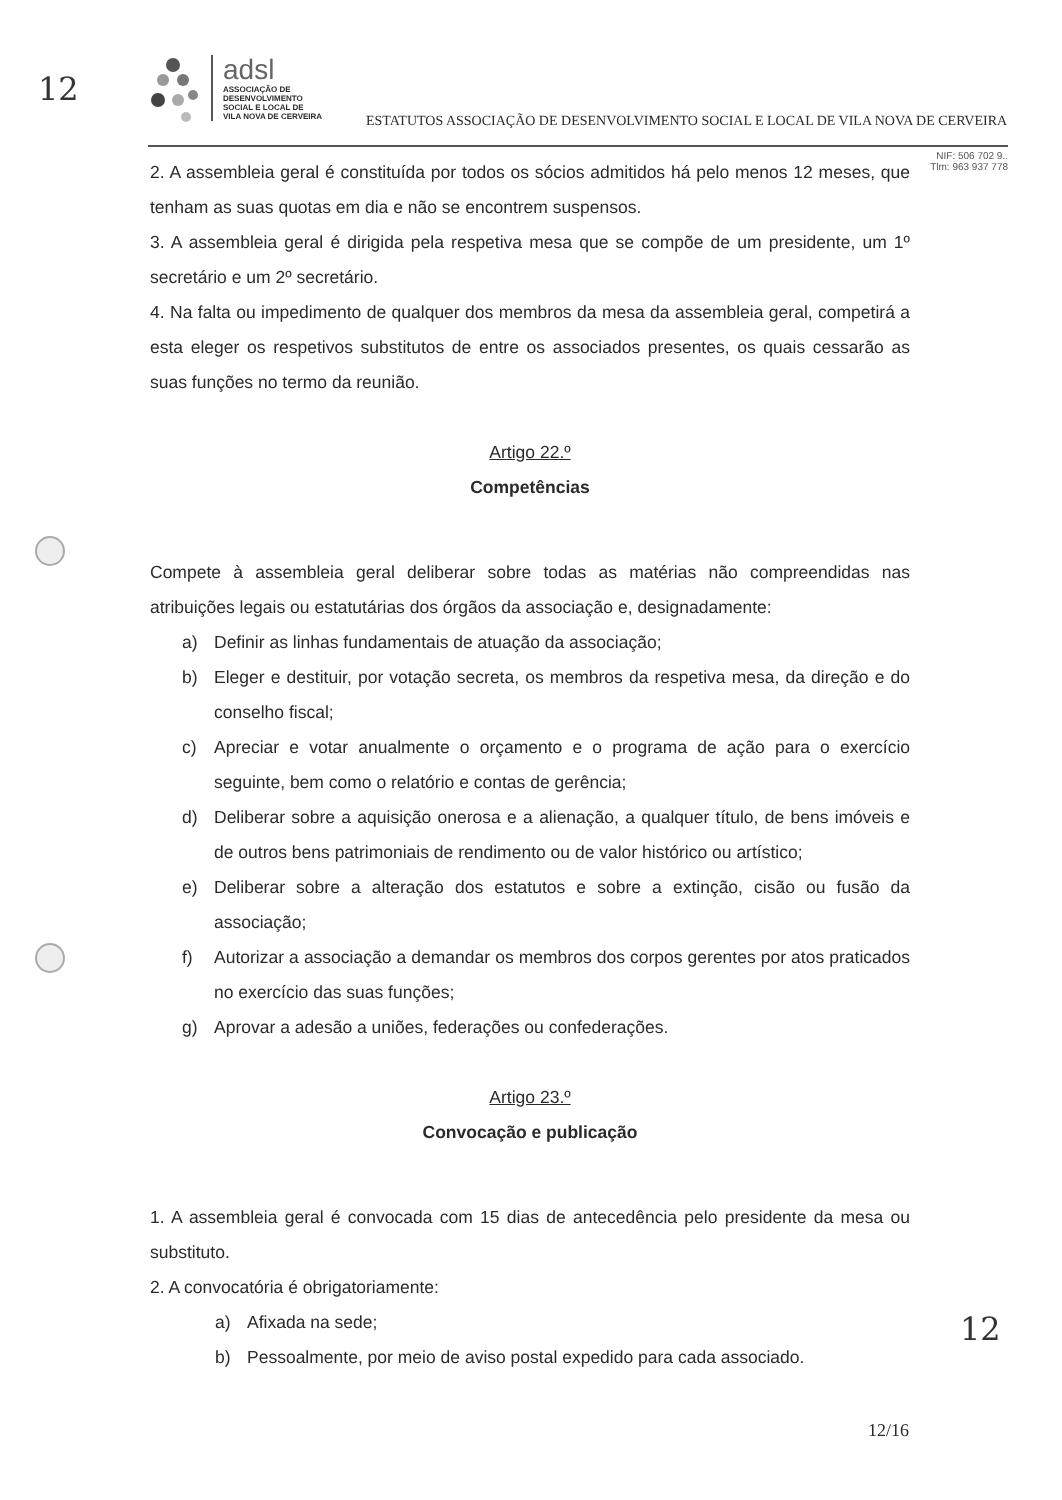12
12
adsl
ASSOCIAÇÃO DE
DESENVOLVIMENTO
SOCIAL E LOCAL DE
VILA NOVA DE CERVEIRA
ESTATUTOS ASSOCIAÇÃO DE DESENVOLVIMENTO SOCIAL E LOCAL DE VILA NOVA DE CERVEIRA
NIF: 506 702 9..
Tlm: 963 937 778
2. A assembleia geral é constituída por todos os sócios admitidos há pelo menos 12 meses, que tenham as suas quotas em dia e não se encontrem suspensos.
3. A assembleia geral é dirigida pela respetiva mesa que se compõe de um presidente, um 1º secretário e um 2º secretário.
4. Na falta ou impedimento de qualquer dos membros da mesa da assembleia geral, competirá a esta eleger os respetivos substitutos de entre os associados presentes, os quais cessarão as suas funções no termo da reunião.
Artigo 22.º
Competências
Compete à assembleia geral deliberar sobre todas as matérias não compreendidas nas atribuições legais ou estatutárias dos órgãos da associação e, designadamente:
a) Definir as linhas fundamentais de atuação da associação;
b) Eleger e destituir, por votação secreta, os membros da respetiva mesa, da direção e do conselho fiscal;
c) Apreciar e votar anualmente o orçamento e o programa de ação para o exercício seguinte, bem como o relatório e contas de gerência;
d) Deliberar sobre a aquisição onerosa e a alienação, a qualquer título, de bens imóveis e de outros bens patrimoniais de rendimento ou de valor histórico ou artístico;
e) Deliberar sobre a alteração dos estatutos e sobre a extinção, cisão ou fusão da associação;
f) Autorizar a associação a demandar os membros dos corpos gerentes por atos praticados no exercício das suas funções;
g) Aprovar a adesão a uniões, federações ou confederações.
Artigo 23.º
Convocação e publicação
1. A assembleia geral é convocada com 15 dias de antecedência pelo presidente da mesa ou substituto.
2. A convocatória é obrigatoriamente:
a) Afixada na sede;
b) Pessoalmente, por meio de aviso postal expedido para cada associado.
12/16